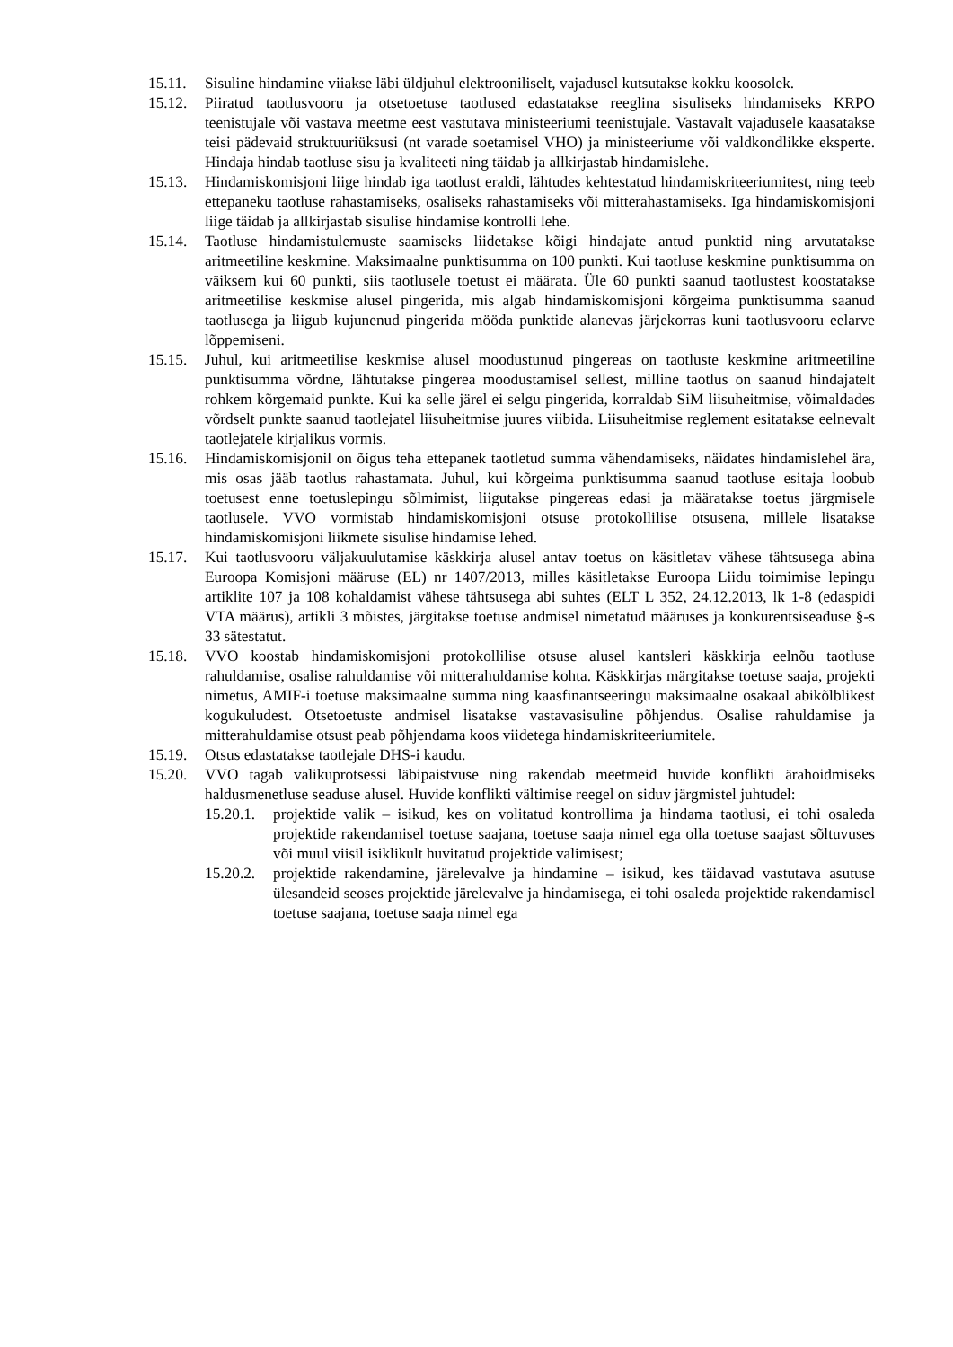15.11. Sisuline hindamine viiakse läbi üldjuhul elektrooniliselt, vajadusel kutsutakse kokku koosolek.
15.12. Piiratud taotlusvooru ja otsetoetuse taotlused edastatakse reeglina sisuliseks hindamiseks KRPO teenistujale või vastava meetme eest vastutava ministeeriumi teenistujale. Vastavalt vajadusele kaasatakse teisi pädevaid struktuuriüksusi (nt varade soetamisel VHO) ja ministeeriume või valdkondlikke eksperte. Hindaja hindab taotluse sisu ja kvaliteeti ning täidab ja allkirjastab hindamislehe.
15.13. Hindamiskomisjoni liige hindab iga taotlust eraldi, lähtudes kehtestatud hindamiskriteeriumitest, ning teeb ettepaneku taotluse rahastamiseks, osaliseks rahastamiseks või mitterahastamiseks. Iga hindamiskomisjoni liige täidab ja allkirjastab sisulise hindamise kontrolli lehe.
15.14. Taotluse hindamistulemuste saamiseks liidetakse kõigi hindajate antud punktid ning arvutatakse aritmeetiline keskmine. Maksimaalne punktisumma on 100 punkti. Kui taotluse keskmine punktisumma on väiksem kui 60 punkti, siis taotlusele toetust ei määrata. Üle 60 punkti saanud taotlustest koostatakse aritmeetilise keskmise alusel pingerida, mis algab hindamiskomisjoni kõrgeima punktisumma saanud taotlusega ja liigub kujunenud pingerida mööda punktide alanevas järjekorras kuni taotlusvooru eelarve lõppemiseni.
15.15. Juhul, kui aritmeetilise keskmise alusel moodustunud pingereas on taotluste keskmine aritmeetiline punktisumma võrdne, lähtutakse pingerea moodustamisel sellest, milline taotlus on saanud hindajatelt rohkem kõrgemaid punkte. Kui ka selle järel ei selgu pingerida, korraldab SiM liisuheitmise, võimaldades võrdselt punkte saanud taotlejatel liisuheitmise juures viibida. Liisuheitmise reglement esitatakse eelnevalt taotlejatele kirjalikus vormis.
15.16. Hindamiskomisjonil on õigus teha ettepanek taotletud summa vähendamiseks, näidates hindamislehel ära, mis osas jääb taotlus rahastamata. Juhul, kui kõrgeima punktisumma saanud taotluse esitaja loobub toetusest enne toetuslepingu sõlmimist, liigutakse pingereas edasi ja määratakse toetus järgmisele taotlusele. VVO vormistab hindamiskomisjoni otsuse protokollilise otsusena, millele lisatakse hindamiskomisjoni liikmete sisulise hindamise lehed.
15.17. Kui taotlusvooru väljakuulutamise käskkirja alusel antav toetus on käsitletav vähese tähtsusega abina Euroopa Komisjoni määruse (EL) nr 1407/2013, milles käsitletakse Euroopa Liidu toimimise lepingu artiklite 107 ja 108 kohaldamist vähese tähtsusega abi suhtes (ELT L 352, 24.12.2013, lk 1-8 (edaspidi VTA määrus), artikli 3 mõistes, järgitakse toetuse andmisel nimetatud määruses ja konkurentsiseaduse §-s 33 sätestatut.
15.18. VVO koostab hindamiskomisjoni protokollilise otsuse alusel kantsleri käskkirja eelnõu taotluse rahuldamise, osalise rahuldamise või mitterahuldamise kohta. Käskkirjas märgitakse toetuse saaja, projekti nimetus, AMIF-i toetuse maksimaalne summa ning kaasfinantseeringu maksimaalne osakaal abikõlblikest kogukuludest. Otsetoetuste andmisel lisatakse vastavasisuline põhjendus. Osalise rahuldamise ja mitterahuldamise otsust peab põhjendama koos viidetega hindamiskriteeriumitele.
15.19. Otsus edastatakse taotlejale DHS-i kaudu.
15.20. VVO tagab valikuprotsessi läbipaistvuse ning rakendab meetmeid huvide konflikti ärahoidmiseks haldusmenetluse seaduse alusel. Huvide konflikti vältimise reegel on siduv järgmistel juhtudel:
15.20.1. projektide valik – isikud, kes on volitatud kontrollima ja hindama taotlusi, ei tohi osaleda projektide rakendamisel toetuse saajana, toetuse saaja nimel ega olla toetuse saajast sõltuvuses või muul viisil isiklikult huvitatud projektide valimisest;
15.20.2. projektide rakendamine, järelevalve ja hindamine – isikud, kes täidavad vastutava asutuse ülesandeid seoses projektide järelevalve ja hindamisega, ei tohi osaleda projektide rakendamisel toetuse saajana, toetuse saaja nimel ega